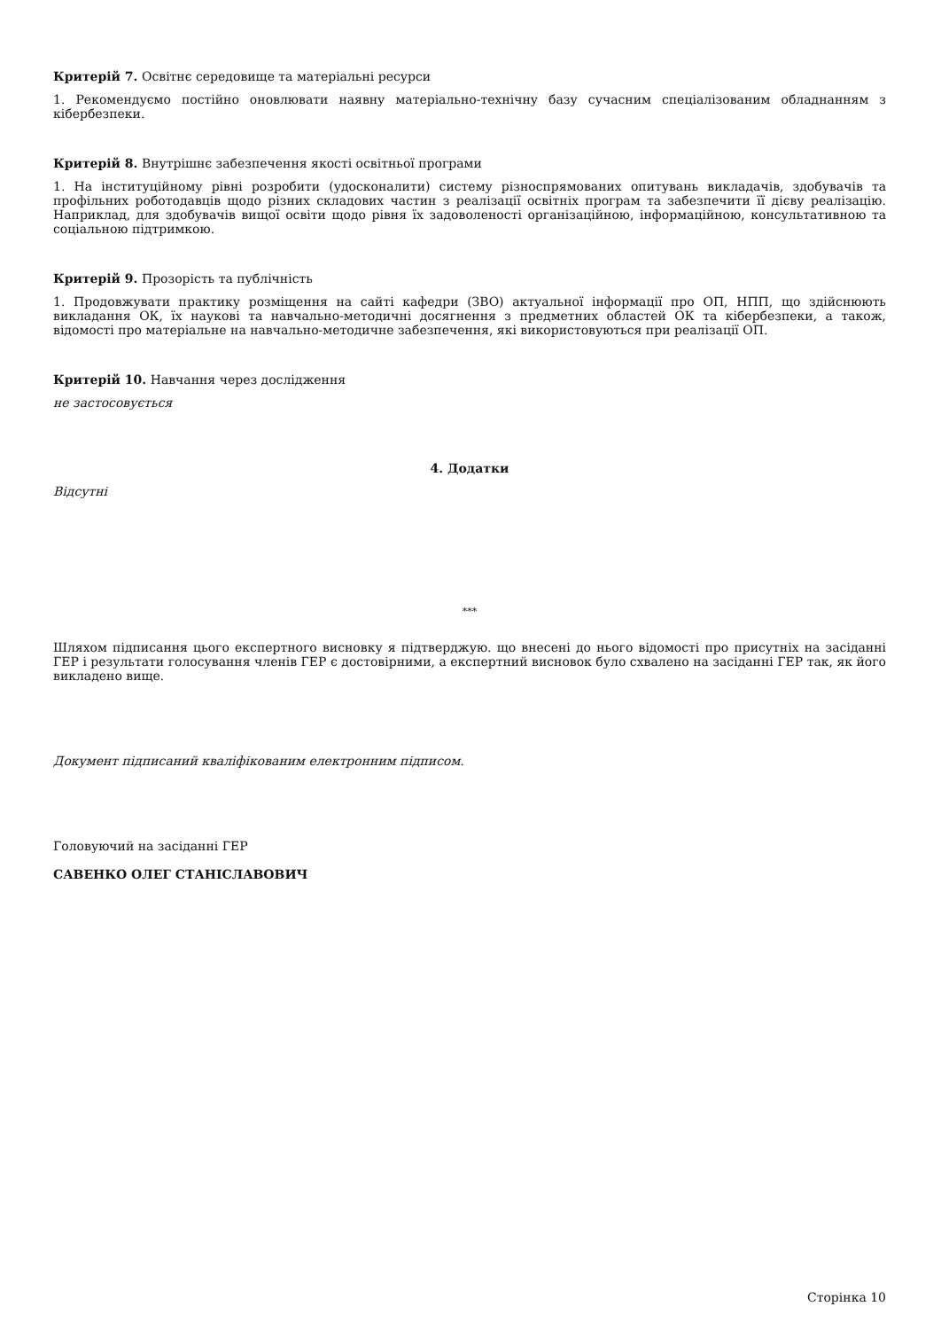Критерій 7. Освітнє середовище та матеріальні ресурси
1. Рекомендуємо постійно оновлювати наявну матеріально-технічну базу сучасним спеціалізованим обладнанням з кібербезпеки.
Критерій 8. Внутрішнє забезпечення якості освітньої програми
1. На інституційному рівні розробити (удосконалити) систему різноспрямованих опитувань викладачів, здобувачів та профільних роботодавців щодо різних складових частин з реалізації освітніх програм та забезпечити її дієву реалізацію. Наприклад, для здобувачів вищої освіти щодо рівня їх задоволеності організаційною, інформаційною, консультативною та соціальною підтримкою.
Критерій 9. Прозорість та публічність
1. Продовжувати практику розміщення на сайті кафедри (ЗВО) актуальної інформації про ОП, НПП, що здійснюють викладання ОК, їх наукові та навчально-методичні досягнення з предметних областей ОК та кібербезпеки, а також, відомості про матеріальне на навчально-методичне забезпечення, які використовуються при реалізації ОП.
Критерій 10. Навчання через дослідження
не застосовується
4. Додатки
Відсутні
***
Шляхом підписання цього експертного висновку я підтверджую. що внесені до нього відомості про присутніх на засіданні ГЕР і результати голосування членів ГЕР є достовірними, а експертний висновок було схвалено на засіданні ГЕР так, як його викладено вище.
Документ підписаний кваліфікованим електронним підписом.
Головуючий на засіданні ГЕР
САВЕНКО ОЛЕГ СТАНІСЛАВОВИЧ
Сторінка 10